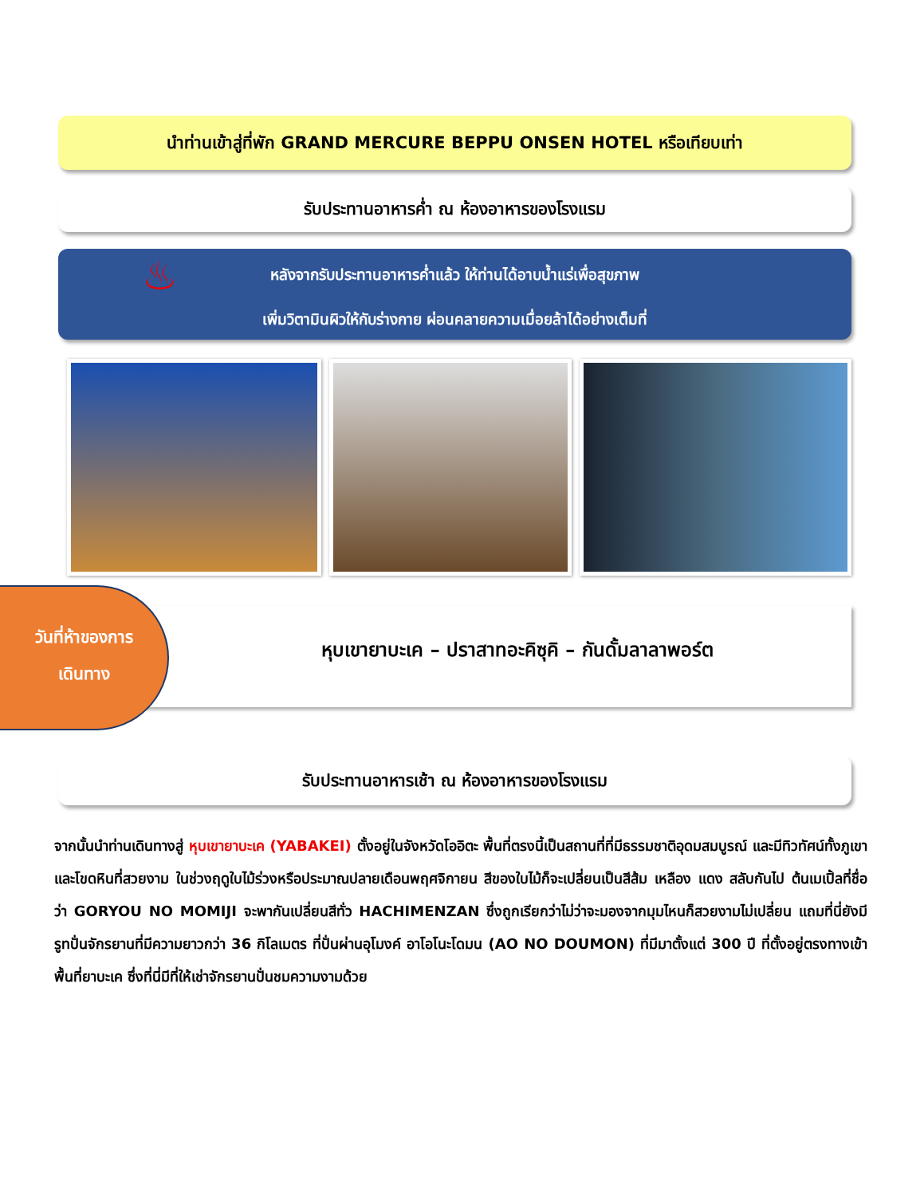นำท่านเข้าสู่ที่พัก GRAND MERCURE BEPPU ONSEN HOTEL หรือเทียบเท่า
รับประทานอาหารค่ำ ณ ห้องอาหารของโรงแรม
♨ หลังจากรับประทานอาหารค่ำแล้ว ให้ท่านได้อาบน้ำแร่เพื่อสุขภาพ
เพิ่มวิตามินผิวให้กับร่างกาย ผ่อนคลายความเมื่อยล้าได้อย่างเต็มที่
หุบเขายาบะเค – ปราสาทอะคิซุคิ – กันดั้มลาลาพอร์ต
วันที่ห้าของการ
เดินทาง
รับประทานอาหารเช้า ณ ห้องอาหารของโรงแรม
จากนั้นนำท่านเดินทางสู่ หุบเขายาบะเค (YABAKEI) ตั้งอยู่ในจังหวัดโออิตะ พื้นที่ตรงนี้เป็นสถานที่ที่มีธรรมชาติอุดมสมบูรณ์ และมีทิวทัศน์ทั้งภูเขาและโขดหินที่สวยงาม ในช่วงฤดูใบไม้ร่วงหรือประมาณปลายเดือนพฤศจิกายน สีของใบไม้ก็จะเปลี่ยนเป็นสีส้ม เหลือง แดง สลับกันไป ต้นเมเปิ้ลที่ชื่อว่า GORYOU NO MOMIJI จะพากันเปลี่ยนสีทั่ว HACHIMENZAN ซึ่งถูกเรียกว่าไม่ว่าจะมองจากมุมไหนก็สวยงามไม่เปลี่ยน แถมที่นี่ยังมีรูทปั่นจักรยานที่มีความยาวกว่า 36 กิโลเมตร ที่ปั่นผ่านอุโมงค์ อาโอโนะโดมน (AO NO DOUMON) ที่มีมาตั้งแต่ 300 ปี ที่ตั้งอยู่ตรงทางเข้าพื้นที่ยาบะเค ซึ่งที่นี่มีที่ให้เช่าจักรยานปั่นชมความงามด้วย